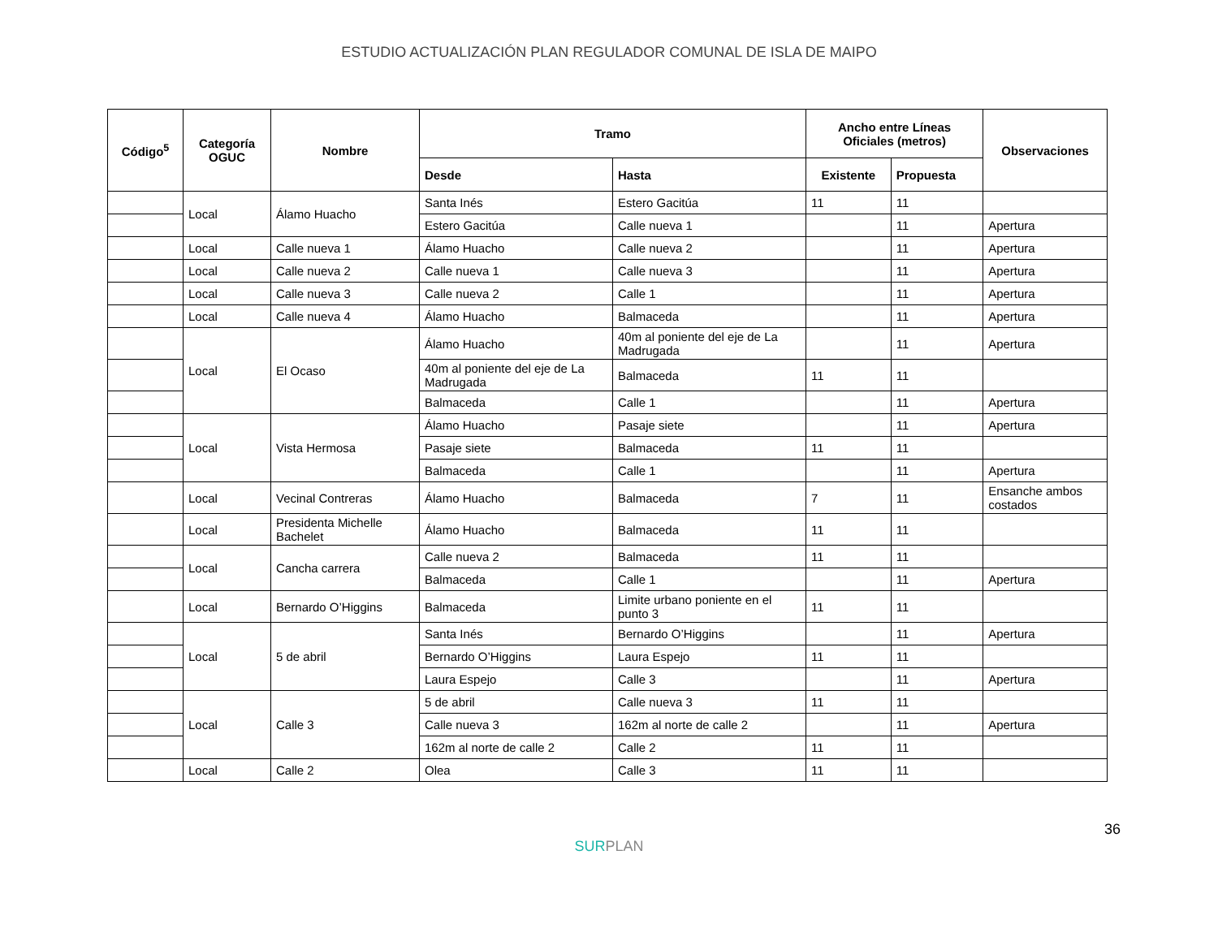ESTUDIO ACTUALIZACIÓN PLAN REGULADOR COMUNAL DE ISLA DE MAIPO
| Código<sup>5</sup> | Categoría OGUC | Nombre | Tramo | | Ancho entre Líneas Oficiales (metros) | | Observaciones |
| --- | --- | --- | --- | --- | --- | --- | --- |
| | | | Desde | Hasta | Existente | Propuesta | |
| | Local | Álamo Huacho | Santa Inés | Estero Gacitúa | 11 | 11 | |
| | | | Estero Gacitúa | Calle nueva 1 | | 11 | Apertura |
| | Local | Calle nueva 1 | Álamo Huacho | Calle nueva 2 | | 11 | Apertura |
| | Local | Calle nueva 2 | Calle nueva 1 | Calle nueva 3 | | 11 | Apertura |
| | Local | Calle nueva 3 | Calle nueva 2 | Calle 1 | | 11 | Apertura |
| | Local | Calle nueva 4 | Álamo Huacho | Balmaceda | | 11 | Apertura |
| | Local | El Ocaso | Álamo Huacho | 40m al poniente del eje de La Madrugada | | 11 | Apertura |
| | | | 40m al poniente del eje de La Madrugada | Balmaceda | 11 | 11 | |
| | | | Balmaceda | Calle 1 | | 11 | Apertura |
| | Local | Vista Hermosa | Álamo Huacho | Pasaje siete | | 11 | Apertura |
| | | | Pasaje siete | Balmaceda | 11 | 11 | |
| | | | Balmaceda | Calle 1 | | 11 | Apertura |
| | Local | Vecinal Contreras | Álamo Huacho | Balmaceda | 7 | 11 | Ensanche ambos costados |
| | Local | Presidenta Michelle Bachelet | Álamo Huacho | Balmaceda | 11 | 11 | |
| | Local | Cancha carrera | Calle nueva 2 | Balmaceda | 11 | 11 | |
| | | | Balmaceda | Calle 1 | | 11 | Apertura |
| | Local | Bernardo O’Higgins | Balmaceda | Limite urbano poniente en el punto 3 | 11 | 11 | |
| | Local | 5 de abril | Santa Inés | Bernardo O’Higgins | | 11 | Apertura |
| | | | Bernardo O’Higgins | Laura Espejo | 11 | 11 | |
| | | | Laura Espejo | Calle 3 | | 11 | Apertura |
| | Local | Calle 3 | 5 de abril | Calle nueva 3 | 11 | 11 | |
| | | | Calle nueva 3 | 162m al norte de calle 2 | | 11 | Apertura |
| | | | 162m al norte de calle 2 | Calle 2 | 11 | 11 | |
| | Local | Calle 2 | Olea | Calle 3 | 11 | 11 | |
36
SURPLAN